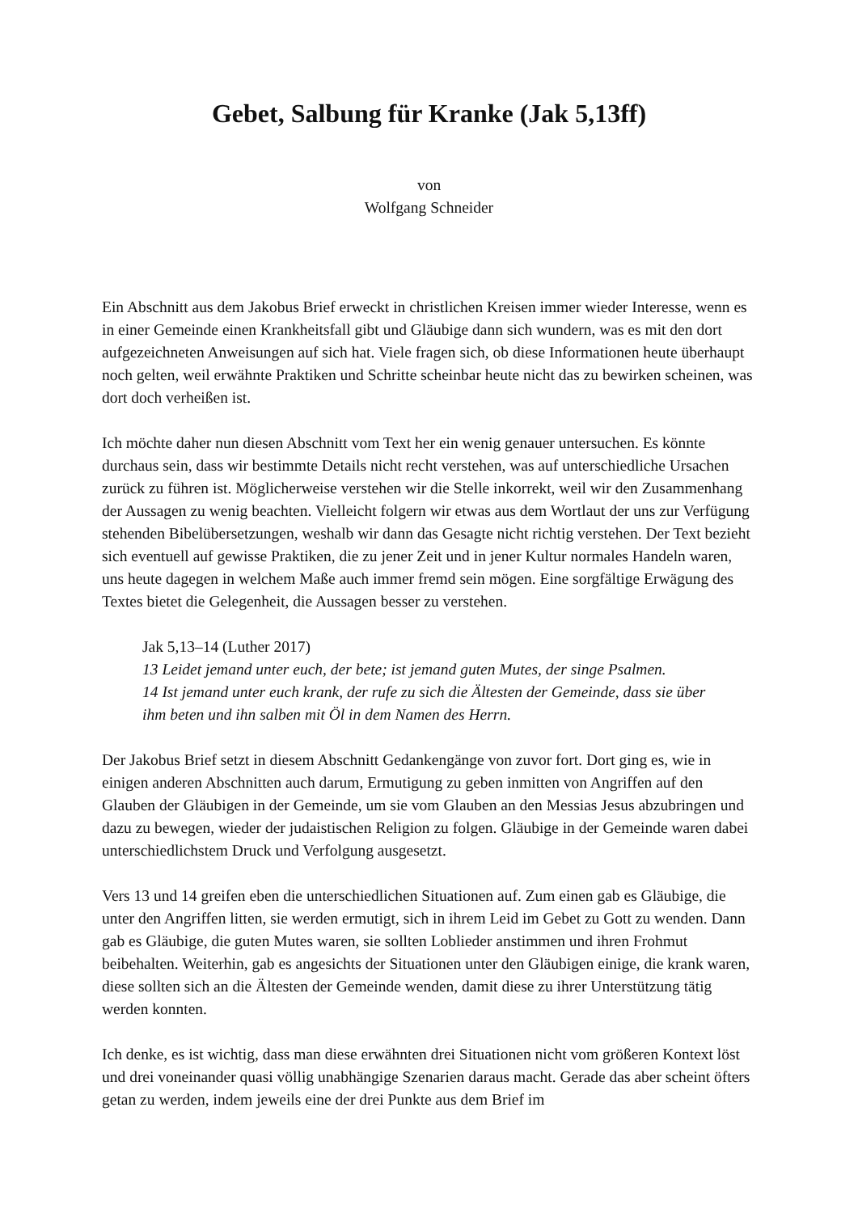Gebet, Salbung für Kranke (Jak 5,13ff)
von
Wolfgang Schneider
Ein Abschnitt aus dem Jakobus Brief erweckt in christlichen Kreisen immer wieder Interesse, wenn es in einer Gemeinde einen Krankheitsfall gibt und Gläubige dann sich wundern, was es mit den dort aufgezeichneten Anweisungen auf sich hat. Viele fragen sich, ob diese Informationen heute überhaupt noch gelten, weil erwähnte Praktiken und Schritte scheinbar heute nicht das zu bewirken scheinen, was dort doch verheißen ist.
Ich möchte daher nun diesen Abschnitt vom Text her ein wenig genauer untersuchen. Es könnte durchaus sein, dass wir bestimmte Details nicht recht verstehen, was auf unterschiedliche Ursachen zurück zu führen ist. Möglicherweise verstehen wir die Stelle inkorrekt, weil wir den Zusammenhang der Aussagen zu wenig beachten. Vielleicht folgern wir etwas aus dem Wortlaut der uns zur Verfügung stehenden Bibelübersetzungen, weshalb wir dann das Gesagte nicht richtig verstehen. Der Text bezieht sich eventuell auf gewisse Praktiken, die zu jener Zeit und in jener Kultur normales Handeln waren, uns heute dagegen in welchem Maße auch immer fremd sein mögen. Eine sorgfältige Erwägung des Textes bietet die Gelegenheit, die Aussagen besser zu verstehen.
Jak 5,13–14 (Luther 2017)
13 Leidet jemand unter euch, der bete; ist jemand guten Mutes, der singe Psalmen.
14 Ist jemand unter euch krank, der rufe zu sich die Ältesten der Gemeinde, dass sie über ihm beten und ihn salben mit Öl in dem Namen des Herrn.
Der Jakobus Brief setzt in diesem Abschnitt Gedankengänge von zuvor fort. Dort ging es, wie in einigen anderen Abschnitten auch darum, Ermutigung zu geben inmitten von Angriffen auf den Glauben der Gläubigen in der Gemeinde, um sie vom Glauben an den Messias Jesus abzubringen und dazu zu bewegen, wieder der judaistischen Religion zu folgen. Gläubige in der Gemeinde waren dabei unterschiedlichstem Druck und Verfolgung ausgesetzt.
Vers 13 und 14 greifen eben die unterschiedlichen Situationen auf. Zum einen gab es Gläubige, die unter den Angriffen litten, sie werden ermutigt, sich in ihrem Leid im Gebet zu Gott zu wenden. Dann gab es Gläubige, die guten Mutes waren, sie sollten Loblieder anstimmen und ihren Frohmut beibehalten. Weiterhin, gab es angesichts der Situationen unter den Gläubigen einige, die krank waren, diese sollten sich an die Ältesten der Gemeinde wenden, damit diese zu ihrer Unterstützung tätig werden konnten.
Ich denke, es ist wichtig, dass man diese erwähnten drei Situationen nicht vom größeren Kontext löst und drei voneinander quasi völlig unabhängige Szenarien daraus macht. Gerade das aber scheint öfters getan zu werden, indem jeweils eine der drei Punkte aus dem Brief im